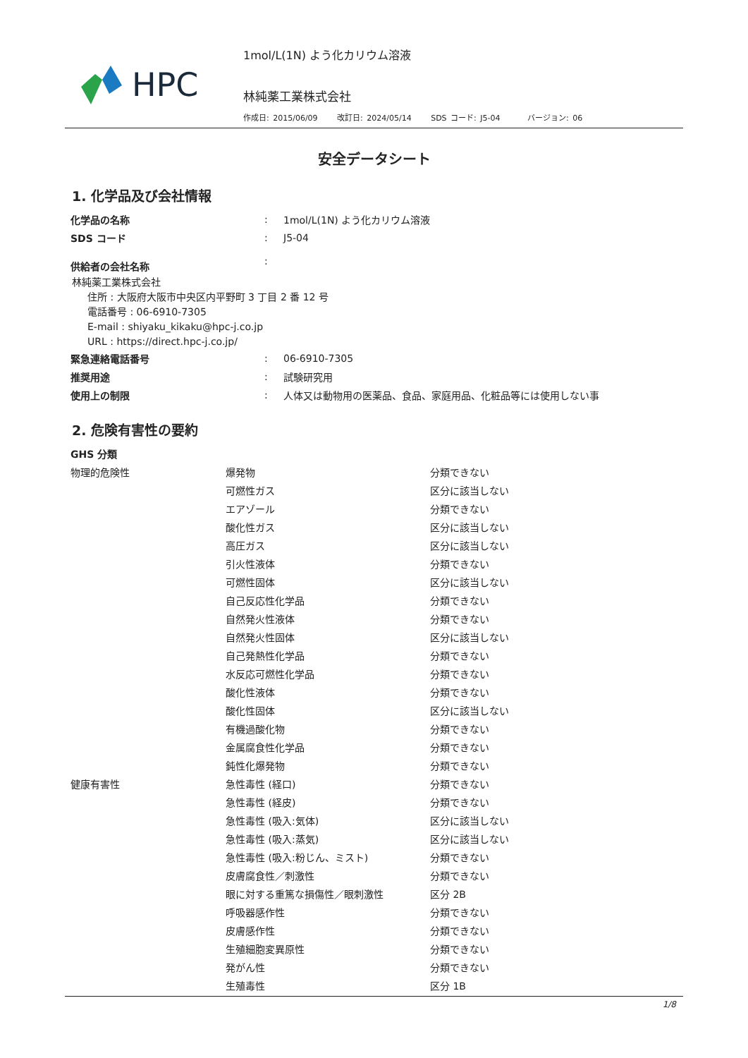HPC
1mol/L(1N) よう化カリウム溶液
林純薬工業株式会社
作成日: 2015/06/09 改訂日: 2024/05/14 SDS コード: J5-04 バージョン: 06
安全データシート
1. 化学品及び会社情報
| 化学品の名称 | : | 1mol/L(1N) よう化カリウム溶液 |
| SDS コード | : | J5-04 |
| 供給者の会社名称 | : | |
林純薬工業株式会社
住所 : 大阪府大阪市中央区内平野町 3 丁目 2 番 12 号
電話番号 : 06-6910-7305
E-mail : shiyaku_kikaku@hpc-j.co.jp
URL : https://direct.hpc-j.co.jp/
| 緊急連絡電話番号 | : | 06-6910-7305 |
| 推奨用途 | : | 試験研究用 |
| 使用上の制限 | : | 人体又は動物用の医薬品、食品、家庭用品、化粧品等には使用しない事 |
2. 危険有害性の要約
| GHS 分類 | | |
| 物理的危険性 | 爆発物 | 分類できない |
| | 可燃性ガス | 区分に該当しない |
| | エアゾール | 分類できない |
| | 酸化性ガス | 区分に該当しない |
| | 高圧ガス | 区分に該当しない |
| | 引火性液体 | 分類できない |
| | 可燃性固体 | 区分に該当しない |
| | 自己反応性化学品 | 分類できない |
| | 自然発火性液体 | 分類できない |
| | 自然発火性固体 | 区分に該当しない |
| | 自己発熱性化学品 | 分類できない |
| | 水反応可燃性化学品 | 分類できない |
| | 酸化性液体 | 分類できない |
| | 酸化性固体 | 区分に該当しない |
| | 有機過酸化物 | 分類できない |
| | 金属腐食性化学品 | 分類できない |
| | 鈍性化爆発物 | 分類できない |
| 健康有害性 | 急性毒性 (経口) | 分類できない |
| | 急性毒性 (経皮) | 分類できない |
| | 急性毒性 (吸入:気体) | 区分に該当しない |
| | 急性毒性 (吸入:蒸気) | 区分に該当しない |
| | 急性毒性 (吸入:粉じん、ミスト) | 分類できない |
| | 皮膚腐食性／刺激性 | 分類できない |
| | 眼に対する重篤な損傷性／眼刺激性 | 区分 2B |
| | 呼吸器感作性 | 分類できない |
| | 皮膚感作性 | 分類できない |
| | 生殖細胞変異原性 | 分類できない |
| | 発がん性 | 分類できない |
| | 生殖毒性 | 区分 1B |
1/8